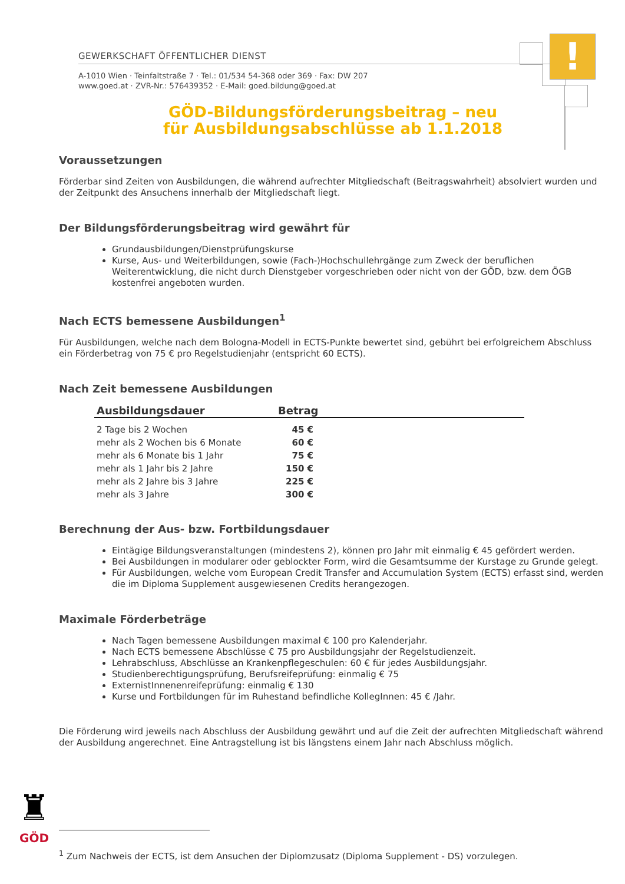GEWERKSCHAFT ÖFFENTLICHER DIENST
A-1010 Wien · Teinfaltstraße 7 · Tel.: 01/534 54-368 oder 369 · Fax: DW 207
www.goed.at · ZVR-Nr.: 576439352 · E-Mail: goed.bildung@goed.at
!
GÖD-Bildungsförderungsbeitrag – neu
für Ausbildungsabschlüsse ab 1.1.2018
Voraussetzungen
Förderbar sind Zeiten von Ausbildungen, die während aufrechter Mitgliedschaft (Beitragswahrheit) absolviert wurden und der Zeitpunkt des Ansuchens innerhalb der Mitgliedschaft liegt.
Der Bildungsförderungsbeitrag wird gewährt für
Grundausbildungen/Dienstprüfungskurse
Kurse, Aus- und Weiterbildungen, sowie (Fach-)Hochschullehrgänge zum Zweck der beruflichen Weiterentwicklung, die nicht durch Dienstgeber vorgeschrieben oder nicht von der GÖD, bzw. dem ÖGB kostenfrei angeboten wurden.
Nach ECTS bemessene Ausbildungen<sup>1</sup>
Für Ausbildungen, welche nach dem Bologna-Modell in ECTS-Punkte bewertet sind, gebührt bei erfolgreichem Abschluss ein Förderbetrag von 75 € pro Regelstudienjahr (entspricht 60 ECTS).
Nach Zeit bemessene Ausbildungen
| Ausbildungsdauer | Betrag | |
| --- | --- | --- |
| 2 Tage bis 2 Wochen | 45 € | |
| mehr als 2 Wochen bis 6 Monate | 60 € | |
| mehr als 6 Monate bis 1 Jahr | 75 € | |
| mehr als 1 Jahr bis 2 Jahre | 150 € | |
| mehr als 2 Jahre bis 3 Jahre | 225 € | |
| mehr als 3 Jahre | 300 € | |
Berechnung der Aus- bzw. Fortbildungsdauer
Eintägige Bildungsveranstaltungen (mindestens 2), können pro Jahr mit einmalig € 45 gefördert werden.
Bei Ausbildungen in modularer oder geblockter Form, wird die Gesamtsumme der Kurstage zu Grunde gelegt.
Für Ausbildungen, welche vom European Credit Transfer and Accumulation System (ECTS) erfasst sind, werden die im Diploma Supplement ausgewiesenen Credits herangezogen.
Maximale Förderbeträge
Nach Tagen bemessene Ausbildungen maximal € 100 pro Kalenderjahr.
Nach ECTS bemessene Abschlüsse € 75 pro Ausbildungsjahr der Regelstudienzeit.
Lehrabschluss, Abschlüsse an Krankenpflegeschulen: 60 € für jedes Ausbildungsjahr.
Studienberechtigungsprüfung, Berufsreifeprüfung: einmalig € 75
ExternistInnenenreifeprüfung: einmalig € 130
Kurse und Fortbildungen für im Ruhestand befindliche KollegInnen: 45 € /Jahr.
Die Förderung wird jeweils nach Abschluss der Ausbildung gewährt und auf die Zeit der aufrechten Mitgliedschaft während der Ausbildung angerechnet. Eine Antragstellung ist bis längstens einem Jahr nach Abschluss möglich.
♜
GÖD
<sup>1</sup> Zum Nachweis der ECTS, ist dem Ansuchen der Diplomzusatz (Diploma Supplement - DS) vorzulegen.